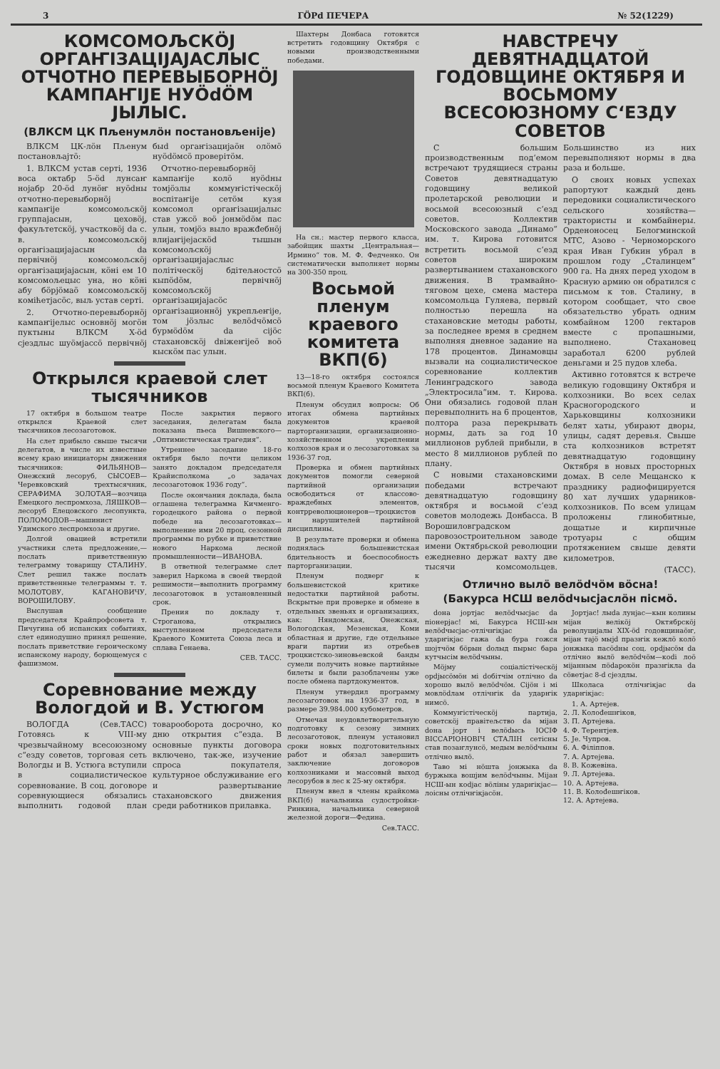3 ГӦРd ПЕЧЕРА № 52(1229)
КОМСОМОЉСКӦЈ ОРГАҤІЗАЦІЈАЈАСЛЫС ОТЧОТНО ПЕРЕВЫБОРНӦЈ КАМПАҤІЈЕ НУӦdӦМ ЈЫЛЫС.
(ВЛКСМ ЦК Пљенумлӧн постановљеніје)
ВЛКСМ ЦК-лӧн Пљенум постановљајтӧ:
1. ВЛКСМ устав серті, 1936 воса октабр 5-ӧd лунсаҥ нојабр 20-ӧd лунӧҥ нуӧdны отчотно-перевыборнӧј кампаҥіје комсомољскӧј групп­ајасын, цеховӧј, факуљтетскӧј, участковӧј da с. в. комсомољскӧј оргаҥізацијајасын da первічнӧј комсомољскӧј оргаҥізацијајасын, кӧні ем 10 комсомољецыс уна, но кӧні абу бӧрјӧмаӧ комсомољскӧј коміћетјасӧс, выљ устав серті.
2. Отчотно-перевыборнӧј кампаҥіјелыс основнӧј могӧн пуктыны ВЛКСМ X-ӧd сјездлыс шуӧмјассӧ первічнӧј быd оргаҥізацијаӧн олӧмӧ нуӧdӧмсӧ проверітӧм.
Отчотно-перевыборнӧј кампаҥіје колӧ нуӧdны томјӧзлы коммуҥістіческӧј воспітаҥіје сетӧм кузя комсомол оргаҥізацијалыс став ужсӧ воӧ јонмӧdӧм пас улын, томјӧз выло вражđебнӧј влијаҥіјејаскӧd тышын комсомољскӧј оргаҥізацијајаслыс політіческӧј бдітељностсӧ кыпӧdӧм, первічнӧј комсомољскӧј оргаҥізацијајасӧс оргаҥізационнӧј укрепљеҥіје, том јӧзлыс велӧdчӧмсӧ бурмӧdӧм da сіјӧс стахановскӧј dвіжеҥіјеӧ воӧ кыскӧм пас улын.
Открылся краевой слет тысячников
17 октября в большом театре открылся Краевой слет тысячников лесозаготовок.
На слет прибыло свыше тысячи делегатов, в числе их известные всему краю инициаторы движения тысячников: ФИЛЬЯНОВ—Онежский лесоруб, СЫСОЕВ—Черевковский трехтысячник, СЕРАФИМА ЗОЛОТАЯ—возчица Емецкого леспромхоза, ЛЯШКОВ—лесоруб Елецовского лесопункта, ПОЛОМОДОВ—машинист Удимского леспромхоза и другие.
Долгой овацией встретили участники слета предложение,—послать приветственную телеграмму товарищу СТАЛИНУ. Слет решил также послать приветственные телеграммы т. т. МОЛОТОВУ, КАГАНОВИЧУ, ВОРОШИЛОВУ.
Выслушав сообщение председателя Крайпрофсовета т. Пичугина об испанских событиях, слет единодушно принял решение, послать привет­ствие героическому испанскому народу, борющемуся с фашизмом.
После закрытия первого заседания, делегатам была показана пьеса Вишневского—„Оптимистическая трагедия“.
Утреннее заседание 18-го октября было почти целиком занято докладом председателя Крайисполкома „о задачах лесозаготовок 1936 году“.
После окончания доклада, была оглашена телеграмма Кичменго-городецкого района о первой победе на лесозаготовках—выполнение ими 20 проц. сезонной программы по рубке и приветствие нового Наркома лесной промышленности—ИВАНОВА.
В ответной телеграмме слет заверил Наркома в своей твердой решимости—выполнить программу лесозаготовок в установленный срок.
Прения по докладу т. Строганова, открылись выступлением председателя Краевого Комитета Союза леса и сплава Генаева.
СЕВ. ТАСС.
Соревнование между Вологдой и В. Устюгом
ВОЛОГДА (Сев.ТАСС) Готовясь к VIII-му чрезвычайному всесоюзному с“езду советов, торговая сеть Вологды и В. Устюга вступили в социалистическое соревнование. В соц. договоре соревнующиеся обязались выполнить годовой план товарооборота досрочно, ко дню открытия с“езда. В основные пункты договора включено, так-же, изучение спроса покупателя, культурное обслуживание его и развертывание стахановского движения среди работников прилавка.
Шахтеры Донбаса готовятся встретить годовщину Октября с новыми производственными победами.
На сн.: мастер первого класса, забойщик шахты „Центральная—Ирмино“ тов. М. Ф. Федченко. Он систематически выполняет нормы на 300-350 проц.
Восьмой пленум краевого комитета ВКП(б)
13—18-го октября состоялся восьмой пленум Краевого Комитета ВКП(б).
Пленум обсудил вопросы: Об итогах обмена партийных документов краевой парторганизации, организационно-хозяйственном укреплении колхозов края и о лесозаготовках за 1936-37 год.
Проверка и обмен партийных документов помогли северной партийной организации освободиться от классово-враждебных элементов, контрреволюционеров—троцкистов и нарушителей партийной дисциплины.
В результате проверки и обмена поднялась большевистская бдительность и боеспособность парторганизации.
Пленум подверг к большевистской критике недостатки партийной работы. Вскрытые при проверке и обмене в отдельных звеньях и организациях, как: Няндомская, Онежская, Вологодская, Мезенская, Коми областная и другие, где отдельные враги партии из отребьев троцкистско-зиновьевской банды сумели получить новые партийные билеты и были разоблачены уже после обмена партдокументов.
Пленум утвердил программу лесозаготовок на 1936-37 год, в размере 39.984.000 кубометров.
Отмечая неудовлетворительную подготовку к сезону зимних лесозаготовок, пленум установил сроки новых подготовительных работ и обязал завершить заключение договоров колхозниками и массовый выход лесорубов в лес к 25-му октября.
Пленум ввел в члены крайкома ВКП(б) начальника судостройки-Ринкина, начальника северной железной дороги—Федина.
Сев.ТАСС.
НАВСТРЕЧУ ДЕВЯТНАДЦАТОЙ ГОДОВЩИНЕ ОКТЯБРЯ И ВОСЬМОМУ ВСЕСОЮЗНОМУ С‘ЕЗДУ СОВЕТОВ
С большим производственным под‘емом встречают трудящиеся страны Советов девятнадцатую годовщину великой пролетарской революции и восьмой всесоюзный с‘езд советов. Коллектив Московского завода „Динамо“ им. т. Кирова готовится встретить восьмой с‘езд советов широким развертыванием стахановского движения. В трамвайно-тяговом цехе, смена мастера комсомольца Гуляева, первый полностью перешла на стахановские методы работы, за последнее время в среднем выполняя дневное задание на 178 процентов. Динамовцы вызвали на социалистическое соревнование коллектив Ленинградского завода „Электросила“им. т. Кирова. Они обязались годовой план перевыполнить на 6 процентов, полтора раза перекрывать нормы, дать за год 10 миллионов рублей прибыли, в место 8 миллионов рублей по плану.
С новыми стахановскими победами встречают девятнадцатую годовщину октября и восьмой с‘езд советов молодежь Донбасса. В Ворошиловградском паровозостроительном заводе имени Октябрьской революции ежедневно держат вахту две тысячи комсомольцев. Большинство из них перевыполняют нормы в два раза и больше.
О своих новых успехах рапортуют каждый день передовики социалистического сельского хозяйства— трактористы и комбайнеры. Орденоносец Белогминской МТС, Азово - Черноморского края Иван Губкин убрал в прошлом году „Сталинцем“ 900 га. На днях перед уходом в Красную армию он обратился с письмом к тов. Сталину, в котором сообщает, что свое обязательство убрать одним комбайном 1200 гектаров вместе с пропашными, выполнено. Стахановец заработал 6200 рублей деньгами и 25 пудов хлеба.
Активно готовятся к встрече великую годовщину Октября и колхозники. Во всех селах Красногородского и Харьковщины колхозники белят хаты, убирают дворы, улицы, садят деревья. Свыше ста колхозников встретят девятнадцатую годовщину Октября в новых просторных домах. В селе Мещанско к празднику радиофицируется 80 хат лучших ударников-колхозников. По всем улицам проложены глинобитные, дощатые и кирпичные тротуары с общим протяжением свыше девяти километров.
(ТАСС).
Отлично вылӧ велӧdчӧм вӧсна!
(Бакурса НСШ велӧdчысјаслӧн пісмӧ.
dона јортјас велӧdчысјас da піонерјас! мі, Бакурса НСШ-ын велӧdчысјас-отлічҥікјас da ударҥікјас гажа da бура гожся шојтчӧм бӧрын dолыд пырыс бара кутчысім велӧdчыны.
Мӧјму соціалістіческӧј орdјысӧмӧн мі dобітчім отлічно da хорошо вылӧ велӧdчӧм. Сіјӧн і мі мовлӧdлам отлічҥік da ударҥік нимсӧ.
Коммуҥістіческӧј партија, советскӧј правітељство da міјан dона јорт і велӧdысь ІОСІФ ВІССАРІОНОВІЧ СТАЛІН сетісны став позаҥлунсӧ, медым велӧdчыны отлічно вылӧ.
Таво мі нӧшта јонжыка da буржыка вошјим велӧdчыны. Міјан НСШ-ын коdјас вӧліны ударҥікјас—лоісны отлічҥікјасӧн.
Јортјас! лыdа лунјас—кын колины міјан велікӧј Октябрскӧј револуцијалы XIX-ӧd годовщинаӧҥ, міјан тајӧ мыјd празҥік кежлӧ колӧ јонжыка пасӧdны соц. орdјысӧм da отлічно вылӧ велӧdчӧм—коdі лоӧ міјанным пӧdарокӧн празҥікла da сӧветјас 8-d сјездлы.
Школаса отлічҥікјас da ударҥікјас:
1. А. Артејев.
2. Л. Колоđешҥіков,
3. П. Артејева.
4. Ф. Терентјев.
5. Је. Чупров.
6. А. Філіппов.
7. А. Артејева.
8. В. Кожевіна.
9. Л. Артејева.
10. А. Артејева.
11. В. Колоđешҥіков.
12. А. Артејева.